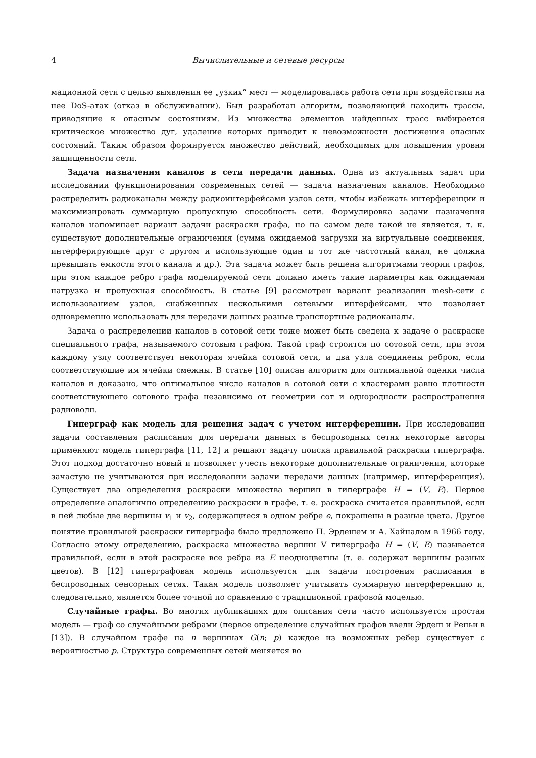4 Вычислительные и сетевые ресурсы
мационной сети с целью выявления ее „узких“ мест — моделировалась работа сети при воздействии на нее DoS-атак (отказ в обслуживании). Был разработан алгоритм, позволяющий находить трассы, приводящие к опасным состояниям. Из множества элементов найденных трасс выбирается критическое множество дуг, удаление которых приводит к невозможности достижения опасных состояний. Таким образом формируется множество действий, необходимых для повышения уровня защищенности сети.
Задача назначения каналов в сети передачи данных. Одна из актуальных задач при исследовании функционирования современных сетей — задача назначения каналов. Необходимо распределить радиоканалы между радиоинтерфейсами узлов сети, чтобы избежать интерференции и максимизировать суммарную пропускную способность сети. Формулировка задачи назначения каналов напоминает вариант задачи раскраски графа, но на самом деле такой не является, т. к. существуют дополнительные ограничения (сумма ожидаемой загрузки на виртуальные соединения, интерферирующие друг с другом и использующие один и тот же частотный канал, не должна превышать емкости этого канала и др.). Эта задача может быть решена алгоритмами теории графов, при этом каждое ребро графа моделируемой сети должно иметь такие параметры как ожидаемая нагрузка и пропускная способность. В статье [9] рассмотрен вариант реализации mesh-сети с использованием узлов, снабженных несколькими сетевыми интерфейсами, что позволяет одновременно использовать для передачи данных разные транспортные радиоканалы.
Задача о распределении каналов в сотовой сети тоже может быть сведена к задаче о раскраске специального графа, называемого сотовым графом. Такой граф строится по сотовой сети, при этом каждому узлу соответствует некоторая ячейка сотовой сети, и два узла соединены ребром, если соответствующие им ячейки смежны. В статье [10] описан алгоритм для оптимальной оценки числа каналов и доказано, что оптимальное число каналов в сотовой сети с кластерами равно плотности соответствующего сотового графа независимо от геометрии сот и однородности распространения радиоволн.
Гиперграф как модель для решения задач с учетом интерференции. При исследовании задачи составления расписания для передачи данных в беспроводных сетях некоторые авторы применяют модель гиперграфа [11, 12] и решают задачу поиска правильной раскраски гиперграфа. Этот подход достаточно новый и позволяет учесть некоторые дополнительные ограничения, которые зачастую не учитываются при исследовании задачи передачи данных (например, интерференция). Существует два определения раскраски множества вершин в гиперграфе H = (V, E). Первое определение аналогично определению раскраски в графе, т. е. раскраска считается правильной, если в ней любые две вершины v<sub>1</sub> и v<sub>2</sub>, содержащиеся в одном ребре e, покрашены в разные цвета. Другое понятие правильной раскраски гиперграфа было предложено П. Эрдешем и А. Хайналом в 1966 году. Согласно этому определению, раскраска множества вершин V гиперграфа H = (V, E) называется правильной, если в этой раскраске все ребра из E неодноцветны (т. е. содержат вершины разных цветов). В [12] гиперграфовая модель используется для задачи построения расписания в беспроводных сенсорных сетях. Такая модель позволяет учитывать суммарную интерференцию и, следовательно, является более точной по сравнению с традиционной графовой моделью.
Случайные графы. Во многих публикациях для описания сети часто используется простая модель — граф со случайными ребрами (первое определение случайных графов ввели Эрдеш и Реньи в [13]). В случайном графе на n вершинах G(n; p) каждое из возможных ребер существует с вероятностью p. Структура современных сетей меняется во